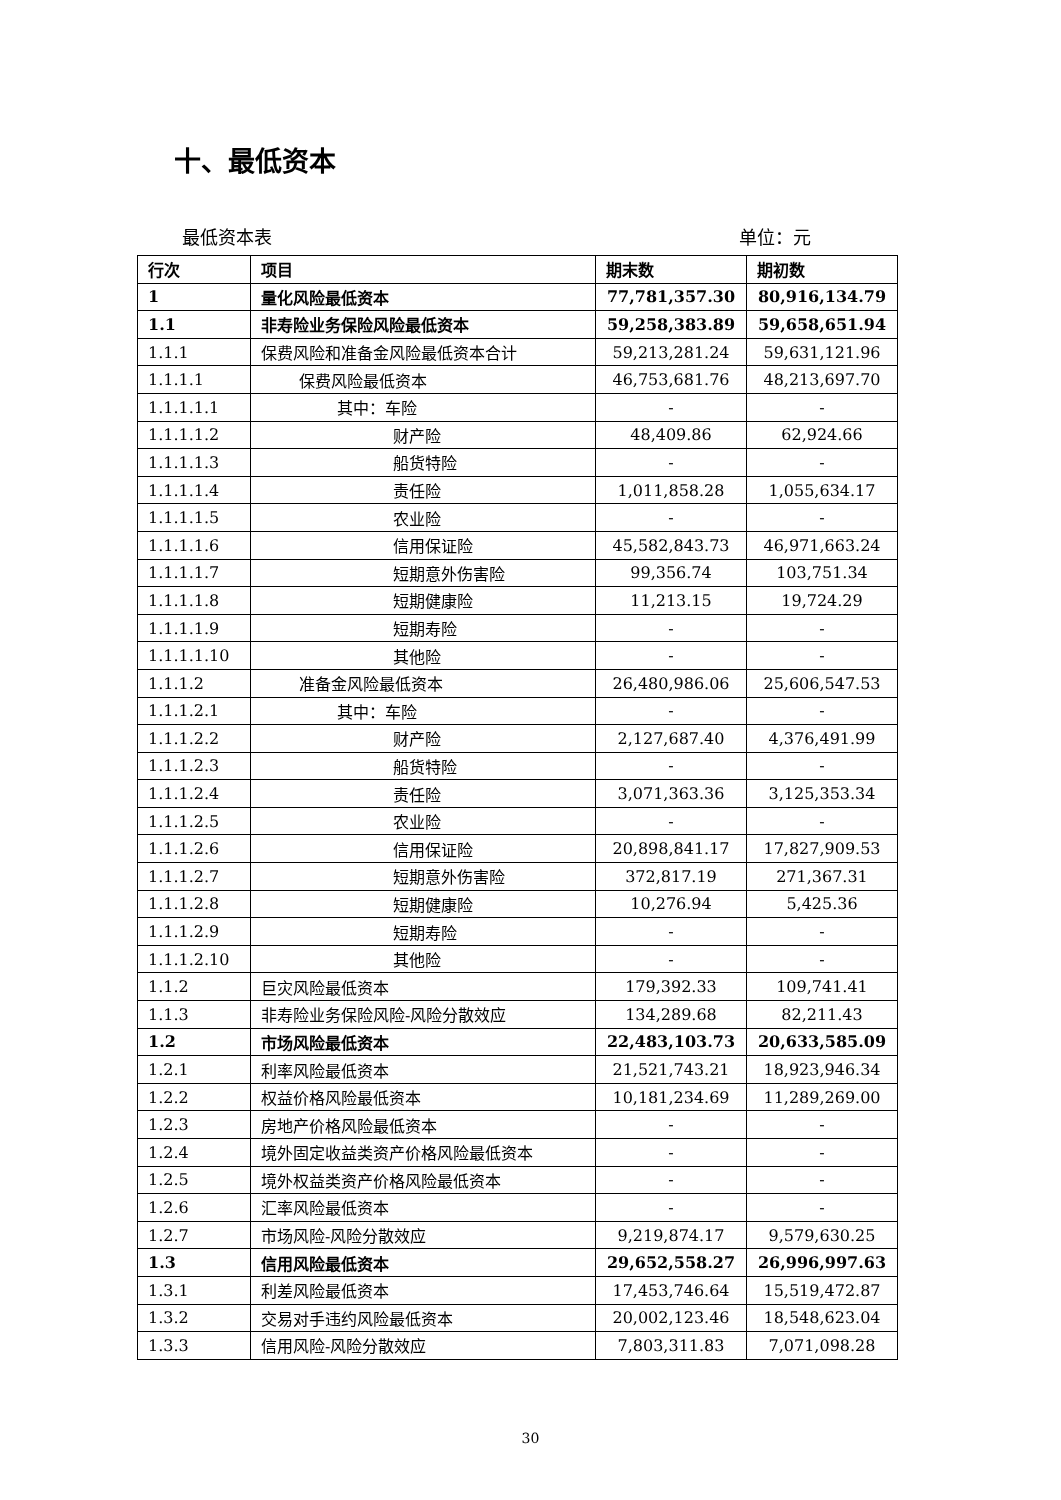十、最低资本
最低资本表 单位：元
| 行次 | 项目 | 期末数 | 期初数 |
| --- | --- | --- | --- |
| 1 | 量化风险最低资本 | 77,781,357.30 | 80,916,134.79 |
| 1.1 | 非寿险业务保险风险最低资本 | 59,258,383.89 | 59,658,651.94 |
| 1.1.1 | 保费风险和准备金风险最低资本合计 | 59,213,281.24 | 59,631,121.96 |
| 1.1.1.1 | 保费风险最低资本 | 46,753,681.76 | 48,213,697.70 |
| 1.1.1.1.1 | 其中：车险 | - | - |
| 1.1.1.1.2 | 财产险 | 48,409.86 | 62,924.66 |
| 1.1.1.1.3 | 船货特险 | - | - |
| 1.1.1.1.4 | 责任险 | 1,011,858.28 | 1,055,634.17 |
| 1.1.1.1.5 | 农业险 | - | - |
| 1.1.1.1.6 | 信用保证险 | 45,582,843.73 | 46,971,663.24 |
| 1.1.1.1.7 | 短期意外伤害险 | 99,356.74 | 103,751.34 |
| 1.1.1.1.8 | 短期健康险 | 11,213.15 | 19,724.29 |
| 1.1.1.1.9 | 短期寿险 | - | - |
| 1.1.1.1.10 | 其他险 | - | - |
| 1.1.1.2 | 准备金风险最低资本 | 26,480,986.06 | 25,606,547.53 |
| 1.1.1.2.1 | 其中：车险 | - | - |
| 1.1.1.2.2 | 财产险 | 2,127,687.40 | 4,376,491.99 |
| 1.1.1.2.3 | 船货特险 | - | - |
| 1.1.1.2.4 | 责任险 | 3,071,363.36 | 3,125,353.34 |
| 1.1.1.2.5 | 农业险 | - | - |
| 1.1.1.2.6 | 信用保证险 | 20,898,841.17 | 17,827,909.53 |
| 1.1.1.2.7 | 短期意外伤害险 | 372,817.19 | 271,367.31 |
| 1.1.1.2.8 | 短期健康险 | 10,276.94 | 5,425.36 |
| 1.1.1.2.9 | 短期寿险 | - | - |
| 1.1.1.2.10 | 其他险 | - | - |
| 1.1.2 | 巨灾风险最低资本 | 179,392.33 | 109,741.41 |
| 1.1.3 | 非寿险业务保险风险-风险分散效应 | 134,289.68 | 82,211.43 |
| 1.2 | 市场风险最低资本 | 22,483,103.73 | 20,633,585.09 |
| 1.2.1 | 利率风险最低资本 | 21,521,743.21 | 18,923,946.34 |
| 1.2.2 | 权益价格风险最低资本 | 10,181,234.69 | 11,289,269.00 |
| 1.2.3 | 房地产价格风险最低资本 | - | - |
| 1.2.4 | 境外固定收益类资产价格风险最低资本 | - | - |
| 1.2.5 | 境外权益类资产价格风险最低资本 | - | - |
| 1.2.6 | 汇率风险最低资本 | - | - |
| 1.2.7 | 市场风险-风险分散效应 | 9,219,874.17 | 9,579,630.25 |
| 1.3 | 信用风险最低资本 | 29,652,558.27 | 26,996,997.63 |
| 1.3.1 | 利差风险最低资本 | 17,453,746.64 | 15,519,472.87 |
| 1.3.2 | 交易对手违约风险最低资本 | 20,002,123.46 | 18,548,623.04 |
| 1.3.3 | 信用风险-风险分散效应 | 7,803,311.83 | 7,071,098.28 |
30